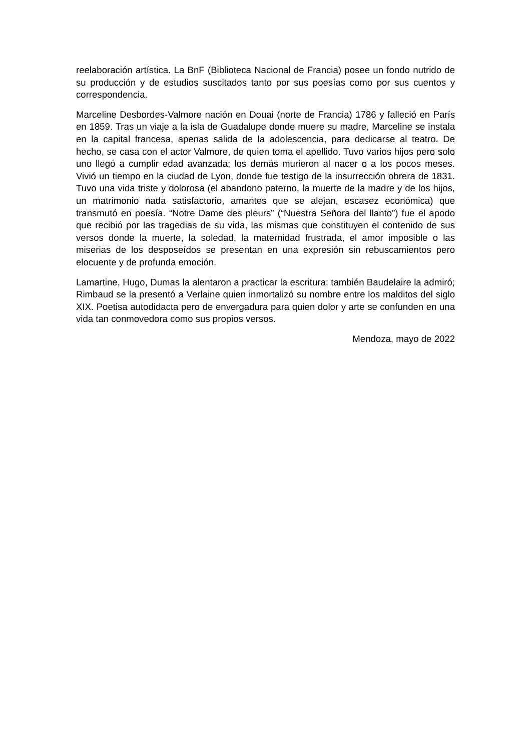reelaboración artística. La BnF (Biblioteca Nacional de Francia) posee un fondo nutrido de su producción y de estudios suscitados tanto por sus poesías como por sus cuentos y correspondencia.
Marceline Desbordes-Valmore nación en Douai (norte de Francia) 1786 y falleció en París en 1859. Tras un viaje a la isla de Guadalupe donde muere su madre, Marceline se instala en la capital francesa, apenas salida de la adolescencia, para dedicarse al teatro. De hecho, se casa con el actor Valmore, de quien toma el apellido. Tuvo varios hijos pero solo uno llegó a cumplir edad avanzada; los demás murieron al nacer o a los pocos meses. Vivió un tiempo en la ciudad de Lyon, donde fue testigo de la insurrección obrera de 1831. Tuvo una vida triste y dolorosa (el abandono paterno, la muerte de la madre y de los hijos, un matrimonio nada satisfactorio, amantes que se alejan, escasez económica) que transmutó en poesía. “Notre Dame des pleurs” (“Nuestra Señora del llanto”) fue el apodo que recibió por las tragedias de su vida, las mismas que constituyen el contenido de sus versos donde la muerte, la soledad, la maternidad frustrada, el amor imposible o las miserias de los desposeídos se presentan en una expresión sin rebuscamientos pero elocuente y de profunda emoción.
Lamartine, Hugo, Dumas la alentaron a practicar la escritura; también Baudelaire la admiró; Rimbaud se la presentó a Verlaine quien inmortalizó su nombre entre los malditos del siglo XIX. Poetisa autodidacta pero de envergadura para quien dolor y arte se confunden en una vida tan conmovedora como sus propios versos.
Mendoza, mayo de 2022